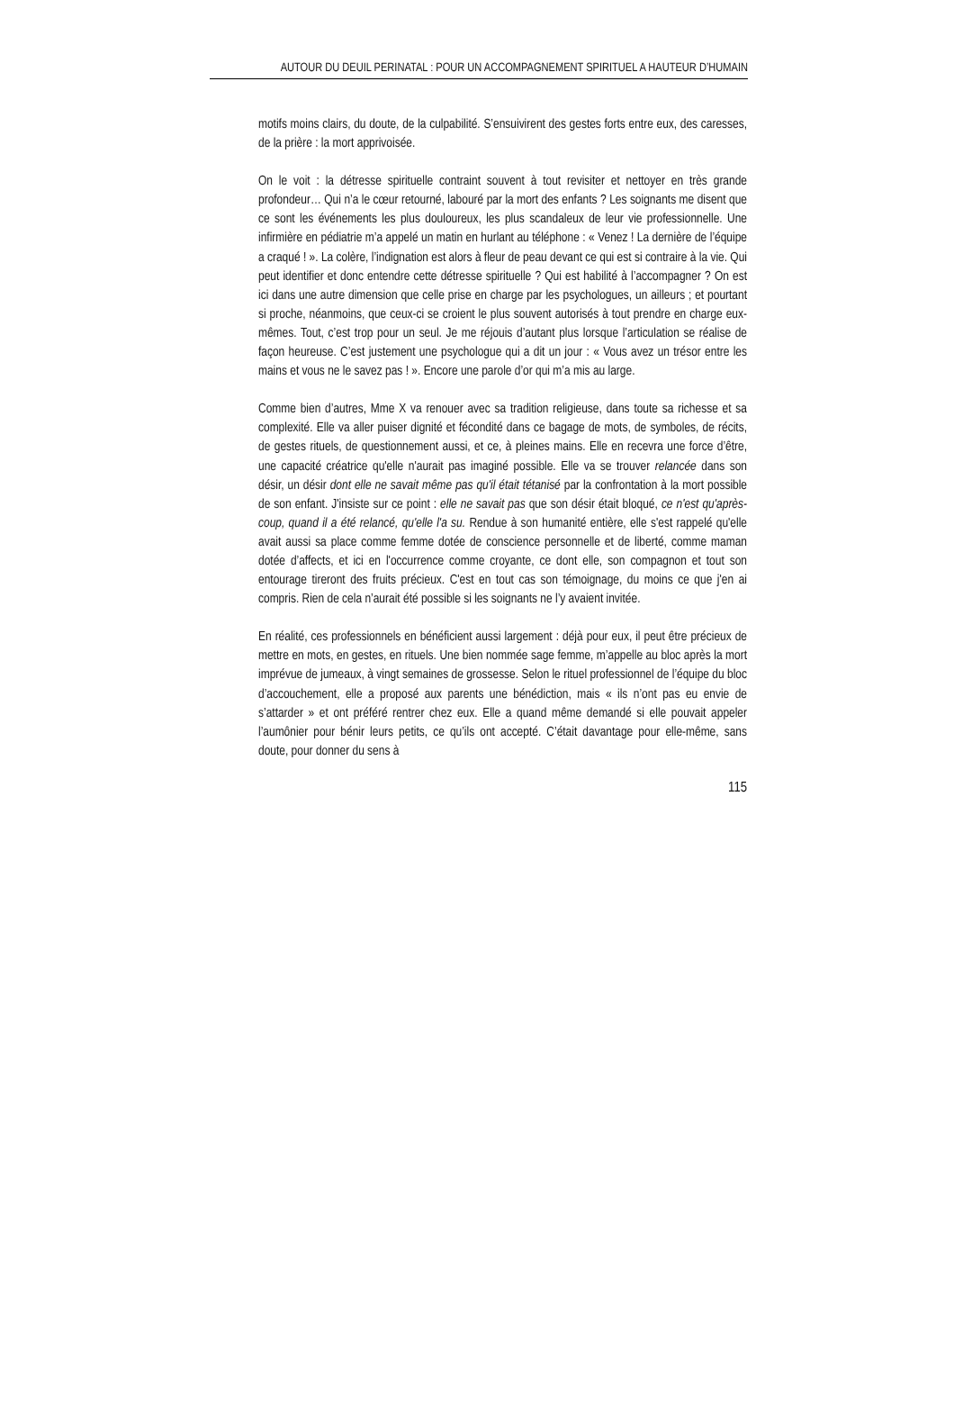AUTOUR DU DEUIL PERINATAL : POUR UN ACCOMPAGNEMENT SPIRITUEL A HAUTEUR D’HUMAIN
motifs moins clairs, du doute, de la culpabilité. S’ensuivirent des gestes forts entre eux, des caresses, de la prière : la mort apprivoisée.
On le voit : la détresse spirituelle contraint souvent à tout revisiter et nettoyer en très grande profondeur… Qui n’a le cœur retourné, labouré par la mort des enfants ? Les soignants me disent que ce sont les événements les plus douloureux, les plus scandaleux de leur vie professionnelle. Une infirmière en pédiatrie m’a appelé un matin en hurlant au téléphone : « Venez ! La dernière de l’équipe a craqué ! ». La colère, l’indignation est alors à fleur de peau devant ce qui est si contraire à la vie. Qui peut identifier et donc entendre cette détresse spirituelle ? Qui est habilité à l’accompagner ? On est ici dans une autre dimension que celle prise en charge par les psychologues, un ailleurs ; et pourtant si proche, néanmoins, que ceux-ci se croient le plus souvent autorisés à tout prendre en charge eux-mêmes. Tout, c’est trop pour un seul. Je me réjouis d’autant plus lorsque l’articulation se réalise de façon heureuse. C’est justement une psychologue qui a dit un jour : « Vous avez un trésor entre les mains et vous ne le savez pas ! ». Encore une parole d’or qui m’a mis au large.
Comme bien d’autres, Mme X va renouer avec sa tradition religieuse, dans toute sa richesse et sa complexité. Elle va aller puiser dignité et fécondité dans ce bagage de mots, de symboles, de récits, de gestes rituels, de questionnement aussi, et ce, à pleines mains. Elle en recevra une force d’être, une capacité créatrice qu'elle n'aurait pas imaginé possible. Elle va se trouver relancée dans son désir, un désir dont elle ne savait même pas qu'il était tétanisé par la confrontation à la mort possible de son enfant. J'insiste sur ce point : elle ne savait pas que son désir était bloqué, ce n'est qu'après-coup, quand il a été relancé, qu'elle l'a su. Rendue à son humanité entière, elle s'est rappelé qu'elle avait aussi sa place comme femme dotée de conscience personnelle et de liberté, comme maman dotée d’affects, et ici en l'occurrence comme croyante, ce dont elle, son compagnon et tout son entourage tireront des fruits précieux. C'est en tout cas son témoignage, du moins ce que j'en ai compris. Rien de cela n’aurait été possible si les soignants ne l’y avaient invitée.
En réalité, ces professionnels en bénéficient aussi largement : déjà pour eux, il peut être précieux de mettre en mots, en gestes, en rituels. Une bien nommée sage femme, m’appelle au bloc après la mort imprévue de jumeaux, à vingt semaines de grossesse. Selon le rituel professionnel de l’équipe du bloc d’accouchement, elle a proposé aux parents une bénédiction, mais « ils n’ont pas eu envie de s’attarder » et ont préféré rentrer chez eux. Elle a quand même demandé si elle pouvait appeler l’aumônier pour bénir leurs petits, ce qu’ils ont accepté. C’était davantage pour elle-même, sans doute, pour donner du sens à
115